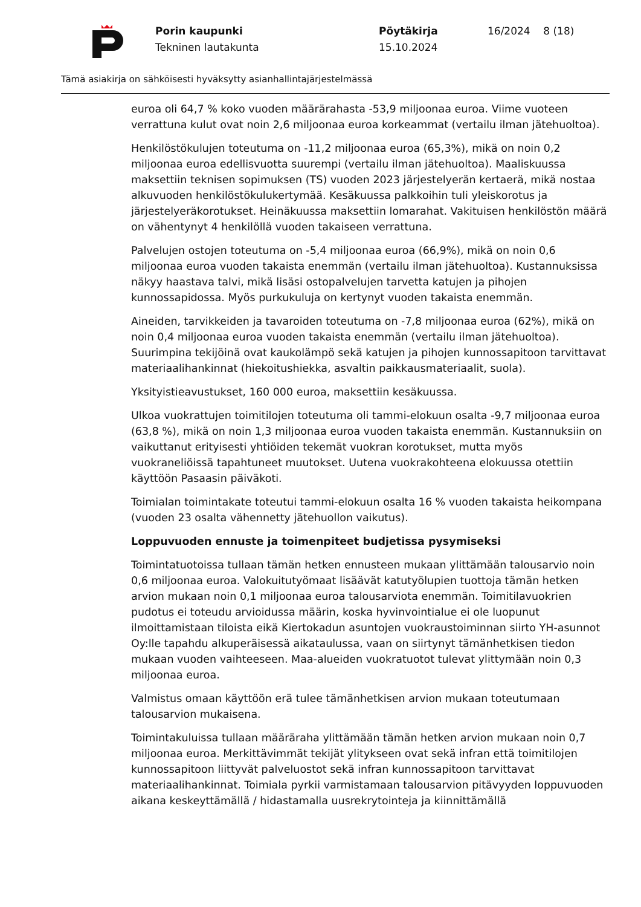Porin kaupunki
Tekninen lautakunta
Pöytäkirja
15.10.2024
16/2024 8 (18)
Tämä asiakirja on sähköisesti hyväksytty asianhallintajärjestelmässä
euroa oli 64,7 % koko vuoden määrärahasta -53,9 miljoonaa euroa. Viime vuoteen verrattuna kulut ovat noin 2,6 miljoonaa euroa korkeammat (vertailu ilman jätehuoltoa).
Henkilöstökulujen toteutuma on -11,2 miljoonaa euroa (65,3%), mikä on noin 0,2 miljoonaa euroa edellisvuotta suurempi (vertailu ilman jätehuoltoa). Maaliskuussa maksettiin teknisen sopimuksen (TS) vuoden 2023 järjestelyerän kertaerä, mikä nostaa alkuvuoden henkilöstökulukertymää. Kesäkuussa palkkoihin tuli yleiskorotus ja järjestelyeräkorotukset. Heinäkuussa maksettiin lomarahat. Vakituisen henkilöstön määrä on vähentynyt 4 henkilöllä vuoden takaiseen verrattuna.
Palvelujen ostojen toteutuma on -5,4 miljoonaa euroa (66,9%), mikä on noin 0,6 miljoonaa euroa vuoden takaista enemmän (vertailu ilman jätehuoltoa). Kustannuksissa näkyy haastava talvi, mikä lisäsi ostopalvelujen tarvetta katujen ja pihojen kunnossapidossa. Myös purkukuluja on kertynyt vuoden takaista enemmän.
Aineiden, tarvikkeiden ja tavaroiden toteutuma on -7,8 miljoonaa euroa (62%), mikä on noin 0,4 miljoonaa euroa vuoden takaista enemmän (vertailu ilman jätehuoltoa). Suurimpina tekijöinä ovat kaukolämpö sekä katujen ja pihojen kunnossapitoon tarvittavat materiaalihankinnat (hiekoitushiekka, asvaltin paikkausmateriaalit, suola).
Yksityistieavustukset, 160 000 euroa, maksettiin kesäkuussa.
Ulkoa vuokrattujen toimitilojen toteutuma oli tammi-elokuun osalta -9,7 miljoonaa euroa (63,8 %), mikä on noin 1,3 miljoonaa euroa vuoden takaista enemmän. Kustannuksiin on vaikuttanut erityisesti yhtiöiden tekemät vuokran korotukset, mutta myös vuokraneliöissä tapahtuneet muutokset. Uutena vuokrakohteena elokuussa otettiin käyttöön Pasaasin päiväkoti.
Toimialan toimintakate toteutui tammi-elokuun osalta 16 % vuoden takaista heikompana (vuoden 23 osalta vähennetty jätehuollon vaikutus).
Loppuvuoden ennuste ja toimenpiteet budjetissa pysymiseksi
Toimintatuotoissa tullaan tämän hetken ennusteen mukaan ylittämään talousarvio noin 0,6 miljoonaa euroa. Valokuitutyömaat lisäävät katutyölupien tuottoja tämän hetken arvion mukaan noin 0,1 miljoonaa euroa talousarviota enemmän. Toimitilavuokrien pudotus ei toteudu arvioidussa määrin, koska hyvinvointialue ei ole luopunut ilmoittamistaan tiloista eikä Kiertokadun asuntojen vuokraustoiminnan siirto YH-asunnot Oy:lle tapahdu alkuperäisessä aikataulussa, vaan on siirtynyt tämänhetkisen tiedon mukaan vuoden vaihteeseen. Maa-alueiden vuokratuotot tulevat ylittymään noin 0,3 miljoonaa euroa.
Valmistus omaan käyttöön erä tulee tämänhetkisen arvion mukaan toteutumaan talousarvion mukaisena.
Toimintakuluissa tullaan määräraha ylittämään tämän hetken arvion mukaan noin 0,7 miljoonaa euroa. Merkittävimmät tekijät ylitykseen ovat sekä infran että toimitilojen kunnossapitoon liittyvät palveluostot sekä infran kunnossapitoon tarvittavat materiaalihankinnat. Toimiala pyrkii varmistamaan talousarvion pitävyyden loppuvuoden aikana keskeyttämällä / hidastamalla uusrekrytointeja ja kiinnittämällä